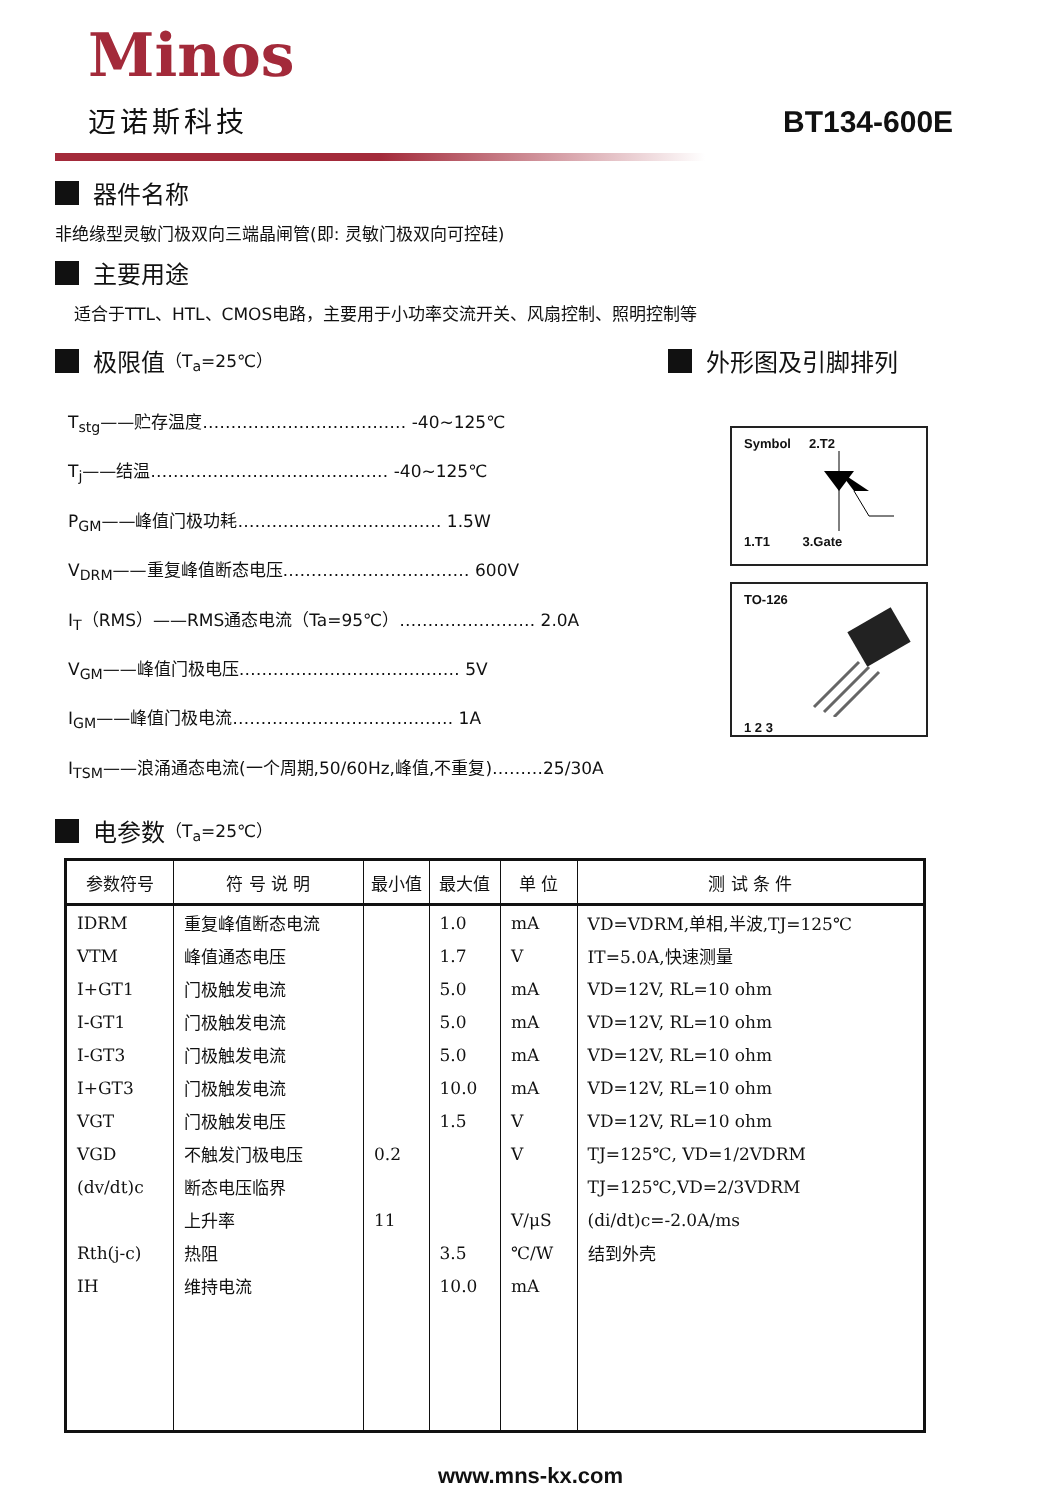Minos
迈诺斯科技 BT134-600E
器件名称
非绝缘型灵敏门极双向三端晶闸管(即: 灵敏门极双向可控硅)
主要用途
适合于TTL、HTL、CMOS电路，主要用于小功率交流开关、风扇控制、照明控制等
极限值 （T<sub>a</sub>=25℃）
T<sub>stg</sub>——贮存温度……………………………… -40~125℃
T<sub>j</sub>——结温…………………………………… -40~125℃
P<sub>GM</sub>——峰值门极功耗……………………………… 1.5W
V<sub>DRM</sub>——重复峰值断态电压…………………………… 600V
I<sub>T</sub>（RMS）——RMS通态电流（Ta=95℃）…………………… 2.0A
V<sub>GM</sub>——峰值门极电压………………………………… 5V
I<sub>GM</sub>——峰值门极电流………………………………… 1A
I<sub>TSM</sub>——浪涌通态电流(一个周期,50/60Hz,峰值,不重复)………25/30A
外形图及引脚排列
Symbol 2.T2
1.T1 3.Gate
TO-1261 2 3
电参数 （T<sub>a</sub>=25℃）
| 参数符号 | 符 号 说 明 | 最小值 | 最大值 | 单 位 | 测 试 条 件 |
| --- | --- | --- | --- | --- | --- |
| IDRM | 重复峰值断态电流 | | 1.0 | mA | VD=VDRM,单相,半波,TJ=125℃ |
| VTM | 峰值通态电压 | | 1.7 | V | IT=5.0A,快速测量 |
| I+GT1 | 门极触发电流 | | 5.0 | mA | VD=12V, RL=10 ohm |
| I-GT1 | 门极触发电流 | | 5.0 | mA | VD=12V, RL=10 ohm |
| I-GT3 | 门极触发电流 | | 5.0 | mA | VD=12V, RL=10 ohm |
| I+GT3 | 门极触发电流 | | 10.0 | mA | VD=12V, RL=10 ohm |
| VGT | 门极触发电压 | | 1.5 | V | VD=12V, RL=10 ohm |
| VGD | 不触发门极电压 | 0.2 | | V | TJ=125℃, VD=1/2VDRM |
| (dv/dt)c | 断态电压临界 | | | | TJ=125℃,VD=2/3VDRM |
| | 上升率 | 11 | | V/μS | (di/dt)c=-2.0A/ms |
| Rth(j-c) | 热阻 | | 3.5 | ℃/W | 结到外壳 |
| IH | 维持电流 | | 10.0 | mA | |
www.mns-kx.com